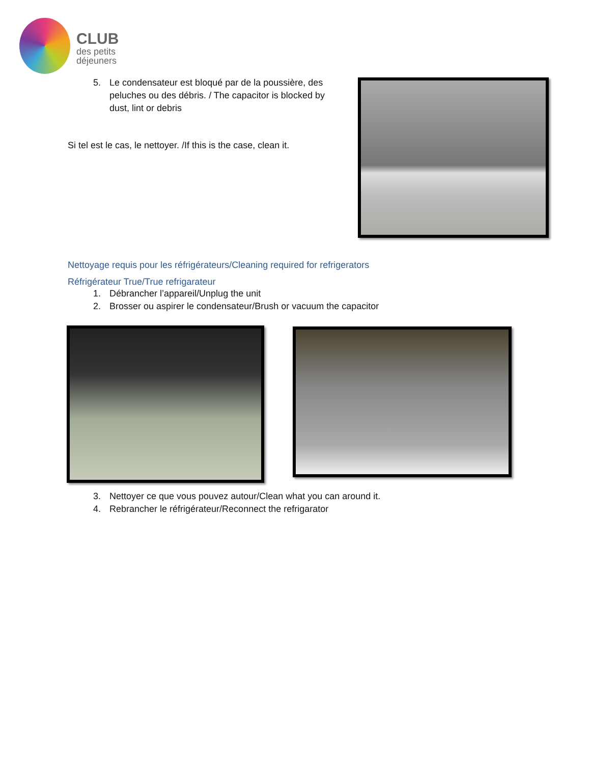CLUB
des petits
déjeuners
5. Le condensateur est bloqué par de la poussière, des peluches ou des débris. / The capacitor is blocked by dust, lint or debris
Si tel est le cas, le nettoyer. /If this is the case, clean it.
Nettoyage requis pour les réfrigérateurs/Cleaning required for refrigerators
Réfrigérateur True/True refrigarateur
1. Débrancher l’appareil/Unplug the unit
2. Brosser ou aspirer le condensateur/Brush or vacuum the capacitor
3. Nettoyer ce que vous pouvez autour/Clean what you can around it.
4. Rebrancher le réfrigérateur/Reconnect the refrigarator